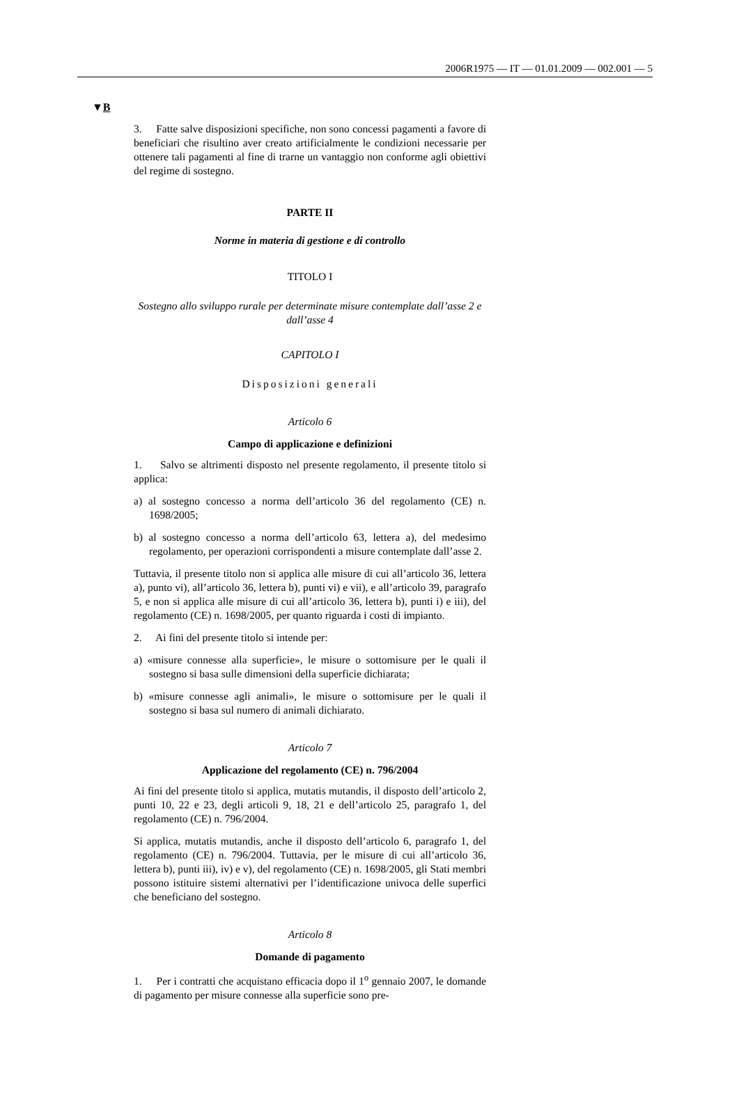2006R1975 — IT — 01.01.2009 — 002.001 — 5
▼B
3. Fatte salve disposizioni specifiche, non sono concessi pagamenti a favore di beneficiari che risultino aver creato artificialmente le condizioni necessarie per ottenere tali pagamenti al fine di trarne un vantaggio non conforme agli obiettivi del regime di sostegno.
PARTE II
Norme in materia di gestione e di controllo
TITOLO I
Sostegno allo sviluppo rurale per determinate misure contemplate dall’asse 2 e dall’asse 4
CAPITOLO I
Disposizioni generali
Articolo 6
Campo di applicazione e definizioni
1. Salvo se altrimenti disposto nel presente regolamento, il presente titolo si applica:
a) al sostegno concesso a norma dell’articolo 36 del regolamento (CE) n. 1698/2005;
b) al sostegno concesso a norma dell’articolo 63, lettera a), del medesimo regolamento, per operazioni corrispondenti a misure contemplate dall’asse 2.
Tuttavia, il presente titolo non si applica alle misure di cui all’articolo 36, lettera a), punto vi), all’articolo 36, lettera b), punti vi) e vii), e all’articolo 39, paragrafo 5, e non si applica alle misure di cui all’articolo 36, lettera b), punti i) e iii), del regolamento (CE) n. 1698/2005, per quanto riguarda i costi di impianto.
2. Ai fini del presente titolo si intende per:
a) «misure connesse alla superficie», le misure o sottomisure per le quali il sostegno si basa sulle dimensioni della superficie dichiarata;
b) «misure connesse agli animali», le misure o sottomisure per le quali il sostegno si basa sul numero di animali dichiarato.
Articolo 7
Applicazione del regolamento (CE) n. 796/2004
Ai fini del presente titolo si applica, mutatis mutandis, il disposto dell’articolo 2, punti 10, 22 e 23, degli articoli 9, 18, 21 e dell’articolo 25, paragrafo 1, del regolamento (CE) n. 796/2004.
Si applica, mutatis mutandis, anche il disposto dell’articolo 6, paragrafo 1, del regolamento (CE) n. 796/2004. Tuttavia, per le misure di cui all’articolo 36, lettera b), punti iii), iv) e v), del regolamento (CE) n. 1698/2005, gli Stati membri possono istituire sistemi alternativi per l’identificazione univoca delle superfici che beneficiano del sostegno.
Articolo 8
Domande di pagamento
1. Per i contratti che acquistano efficacia dopo il 1<sup>o</sup> gennaio 2007, le domande di pagamento per misure connesse alla superficie sono pre-